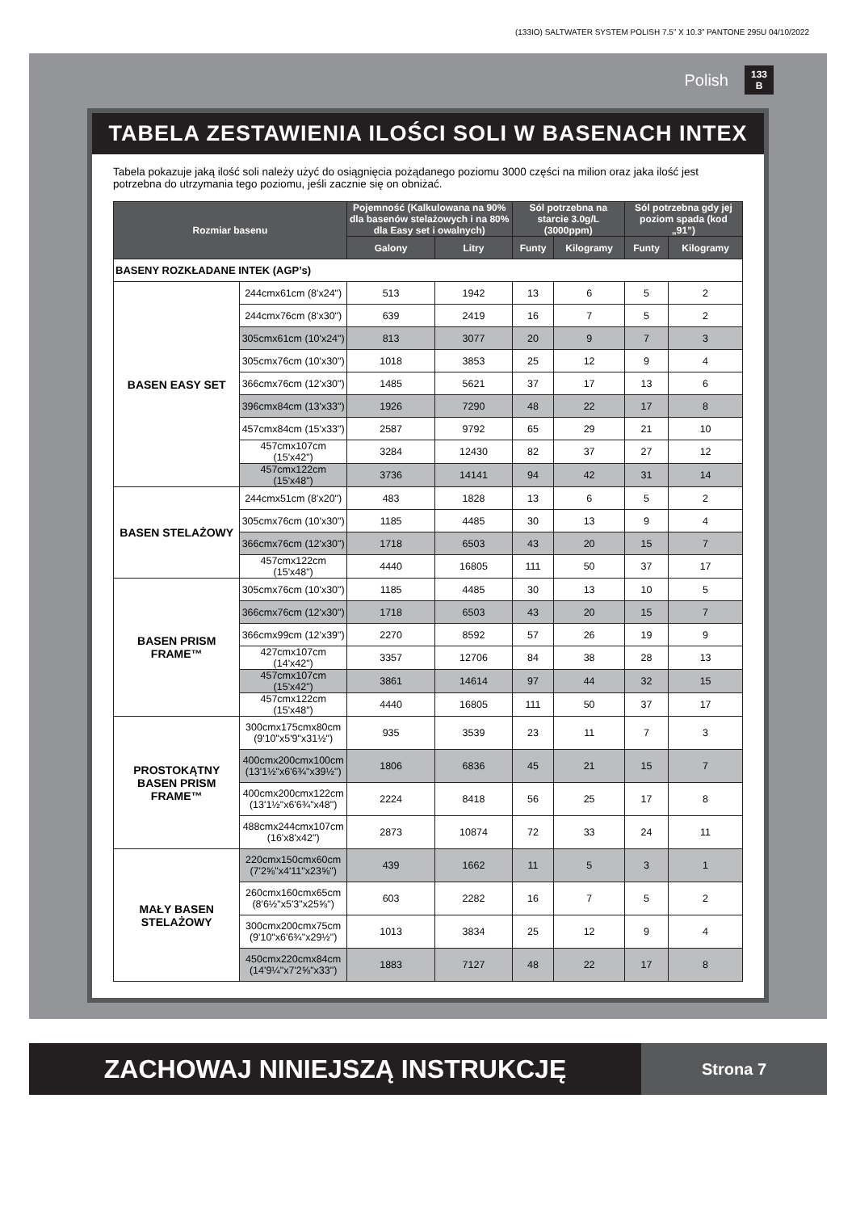(133IO) SALTWATER SYSTEM POLISH 7.5” X 10.3” PANTONE 295U 04/10/2022
Polish 133
B
TABELA ZESTAWIENIA ILOŚCI SOLI W BASENACH INTEX
Tabela pokazuje jaką ilość soli należy użyć do osiągnięcia pożądanego poziomu 3000 części na milion oraz jaka ilość jest potrzebna do utrzymania tego poziomu, jeśli zacznie się on obniżać.
| Rozmiar basenu | | Pojemność (Kalkulowana na 90% dla basenów stelażowych i na 80% dla Easy set i owalnych) | | Sól potrzebna na starcie 3.0g/L (3000ppm) | | Sól potrzebna gdy jej poziom spada (kod „91”) | |
| --- | --- | --- | --- | --- | --- | --- | --- |
| | | Galony | Litry | Funty | Kilogramy | Funty | Kilogramy |
| BASENY ROZKŁADANE INTEK (AGP’s) | | | | | | | |
| BASEN EASY SET | 244cmx61cm (8'x24") | 513 | 1942 | 13 | 6 | 5 | 2 |
| | 244cmx76cm (8'x30") | 639 | 2419 | 16 | 7 | 5 | 2 |
| | 305cmx61cm (10'x24") | 813 | 3077 | 20 | 9 | 7 | 3 |
| | 305cmx76cm (10'x30") | 1018 | 3853 | 25 | 12 | 9 | 4 |
| | 366cmx76cm (12'x30") | 1485 | 5621 | 37 | 17 | 13 | 6 |
| | 396cmx84cm (13'x33") | 1926 | 7290 | 48 | 22 | 17 | 8 |
| | 457cmx84cm (15'x33") | 2587 | 9792 | 65 | 29 | 21 | 10 |
| | 457cmx107cm (15'x42") | 3284 | 12430 | 82 | 37 | 27 | 12 |
| | 457cmx122cm (15'x48") | 3736 | 14141 | 94 | 42 | 31 | 14 |
| BASEN STELAŻOWY | 244cmx51cm (8'x20") | 483 | 1828 | 13 | 6 | 5 | 2 |
| | 305cmx76cm (10'x30") | 1185 | 4485 | 30 | 13 | 9 | 4 |
| | 366cmx76cm (12'x30") | 1718 | 6503 | 43 | 20 | 15 | 7 |
| | 457cmx122cm (15'x48") | 4440 | 16805 | 111 | 50 | 37 | 17 |
| BASEN PRISM FRAME™ | 305cmx76cm (10'x30") | 1185 | 4485 | 30 | 13 | 10 | 5 |
| | 366cmx76cm (12'x30") | 1718 | 6503 | 43 | 20 | 15 | 7 |
| | 366cmx99cm (12'x39") | 2270 | 8592 | 57 | 26 | 19 | 9 |
| | 427cmx107cm (14'x42") | 3357 | 12706 | 84 | 38 | 28 | 13 |
| | 457cmx107cm (15'x42") | 3861 | 14614 | 97 | 44 | 32 | 15 |
| | 457cmx122cm (15'x48") | 4440 | 16805 | 111 | 50 | 37 | 17 |
| PROSTOKĄTNY BASEN PRISM FRAME™ | 300cmx175cmx80cm (9'10"x5'9"x31½") | 935 | 3539 | 23 | 11 | 7 | 3 |
| | 400cmx200cmx100cm (13'1½"x6'6¾"x39½") | 1806 | 6836 | 45 | 21 | 15 | 7 |
| | 400cmx200cmx122cm (13'1½"x6'6¾"x48") | 2224 | 8418 | 56 | 25 | 17 | 8 |
| | 488cmx244cmx107cm (16'x8'x42") | 2873 | 10874 | 72 | 33 | 24 | 11 |
| MAŁY BASEN STELAŻOWY | 220cmx150cmx60cm (7'2⅝"x4'11"x23⅝") | 439 | 1662 | 11 | 5 | 3 | 1 |
| | 260cmx160cmx65cm (8'6½"x5'3"x25⅝") | 603 | 2282 | 16 | 7 | 5 | 2 |
| | 300cmx200cmx75cm (9'10"x6'6¾"x29½") | 1013 | 3834 | 25 | 12 | 9 | 4 |
| | 450cmx220cmx84cm (14'9¼"x7'2⅝"x33") | 1883 | 7127 | 48 | 22 | 17 | 8 |
ZACHOWAJ NINIEJSZĄ INSTRUKCJĘ
Strona 7